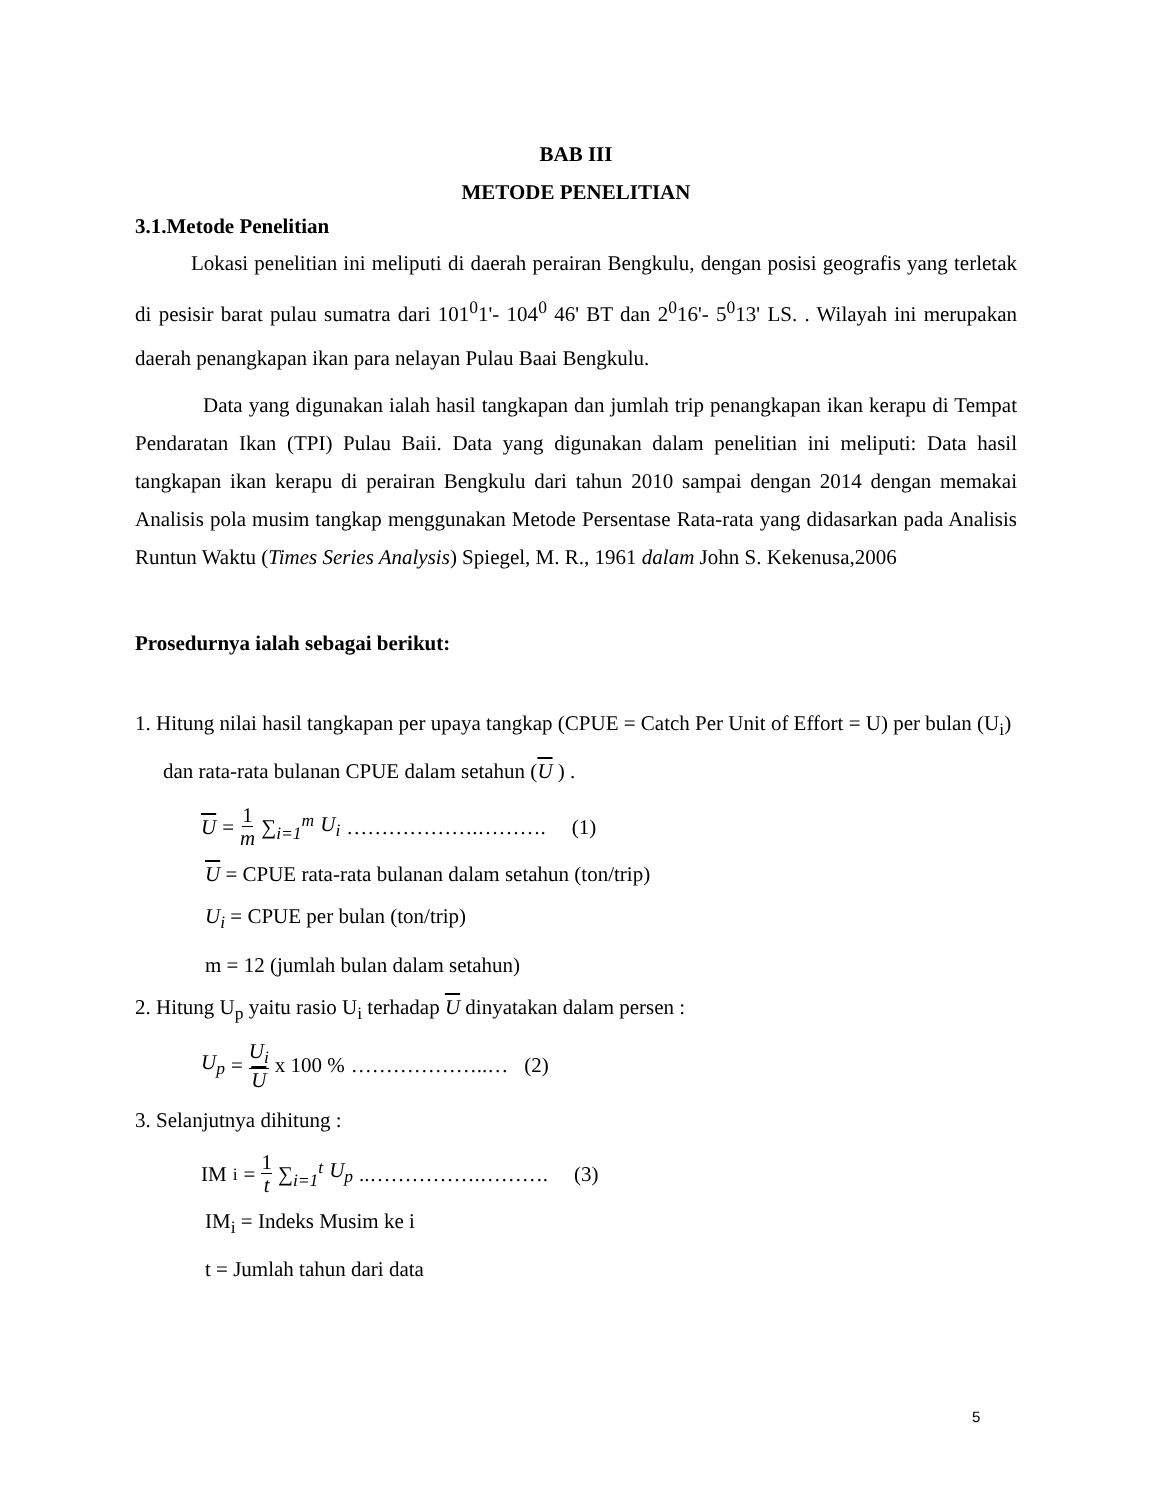BAB III
METODE PENELITIAN
3.1.Metode Penelitian
Lokasi penelitian ini meliputi di daerah perairan Bengkulu, dengan posisi geografis yang terletak di pesisir barat pulau sumatra dari 101<sup>0</sup>1'- 104<sup>0</sup> 46' BT dan 2<sup>0</sup>16'- 5<sup>0</sup>13' LS. . Wilayah ini merupakan daerah penangkapan ikan para nelayan Pulau Baai Bengkulu.
Data yang digunakan ialah hasil tangkapan dan jumlah trip penangkapan ikan kerapu di Tempat Pendaratan Ikan (TPI) Pulau Baii. Data yang digunakan dalam penelitian ini meliputi: Data hasil tangkapan ikan kerapu di perairan Bengkulu dari tahun 2010 sampai dengan 2014 dengan memakai Analisis pola musim tangkap menggunakan Metode Persentase Rata-rata yang didasarkan pada Analisis Runtun Waktu (Times Series Analysis) Spiegel, M. R., 1961 dalam John S. Kekenusa,2006
Prosedurnya ialah sebagai berikut:
1. Hitung nilai hasil tangkapan per upaya tangkap (CPUE = Catch Per Unit of Effort = U) per bulan (U<sub>i</sub>) dan rata-rata bulanan CPUE dalam setahun (U ) .
U = 1 m ∑<sub>i=1</sub><sup>m</sup> U<sub>i</sub> ……………….………. (1)
U = CPUE rata-rata bulanan dalam setahun (ton/trip)
U<sub>i</sub> = CPUE per bulan (ton/trip)
m = 12 (jumlah bulan dalam setahun)
2. Hitung U<sub>p</sub> yaitu rasio U<sub>i</sub> terhadap U dinyatakan dalam persen :
U<sub>p</sub> = U<sub>i</sub> U x 100 % ………………..… (2)
3. Selanjutnya dihitung :
IM<sub>i</sub> = 1 t ∑<sub>i=1</sub><sup>t</sup> U<sub>p</sub> ..…………….………. (3)
IM<sub>i</sub> = Indeks Musim ke i
t = Jumlah tahun dari data
5